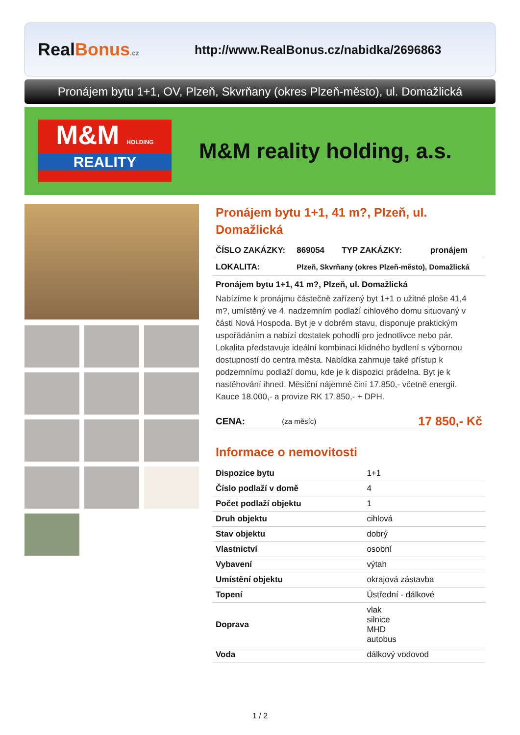RealBonus.cz
http://www.RealBonus.cz/nabidka/2696863
Pronájem bytu 1+1, OV, Plzeň, Skvrňany (okres Plzeň-město), ul. Domažlická
M&M HOLDING
REALITY
M&M reality holding, a.s.
Pronájem bytu 1+1, 41 m?, Plzeň, ul. Domažlická
| ČÍSLO ZAKÁZKY: | 869054 | TYP ZAKÁZKY: | pronájem |
| LOKALITA: | Plzeň, Skvrňany (okres Plzeň-město), Domažlická | | |
Pronájem bytu 1+1, 41 m?, Plzeň, ul. Domažlická
Nabízíme k pronájmu částečně zařízený byt 1+1 o užitné ploše 41,4 m?, umístěný ve 4. nadzemním podlaží cihlového domu situovaný v části Nová Hospoda. Byt je v dobrém stavu, disponuje praktickým uspořádáním a nabízí dostatek pohodlí pro jednotlivce nebo pár. Lokalita představuje ideální kombinaci klidného bydlení s výbornou dostupností do centra města. Nabídka zahrnuje také přístup k podzemnímu podlaží domu, kde je k dispozici prádelna. Byt je k nastěhování ihned. Měsíční nájemné činí 17.850,- včetně energií. Kauce 18.000,- a provize RK 17.850,- + DPH.
| CENA: | (za měsíc) | 17 850,- Kč |
Informace o nemovitosti
| Dispozice bytu | 1+1 |
| Číslo podlaží v domě | 4 |
| Počet podlaží objektu | 1 |
| Druh objektu | cihlová |
| Stav objektu | dobrý |
| Vlastnictví | osobní |
| Vybavení | výtah |
| Umístění objektu | okrajová zástavba |
| Topení | Ústřední - dálkové |
| Doprava | vlak silnice MHD autobus |
| Voda | dálkový vodovod |
1 / 2